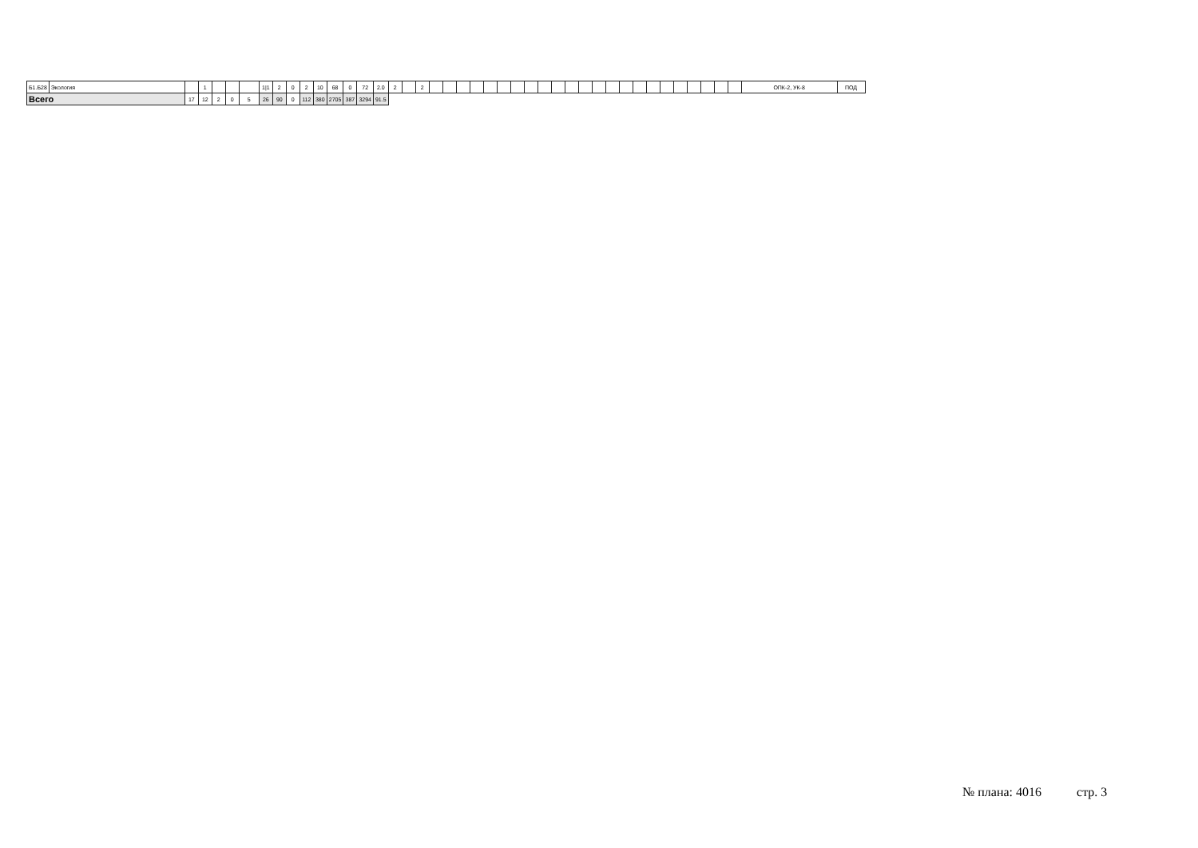| Б1.Б28 | Экология | | 1 | | | | 1/1 | 2 | 0 | 2 | 10 | 68 | 0 | 72 | 2.0 | 2 | | 2 | | | | | | | | | | | | | | | | | | | | | | | | ОПК-2, УК-8 | ПОД |
| Всего | | 17 | 12 | 2 | 0 | 5 | 26 | 90 | 0 | 112 | 380 | 2705 | 387 | 3294 | 91.5 | | | | | | | | | | | | | | | | | | | | | | | | | | | | |
№ плана: 4016 стр. 3